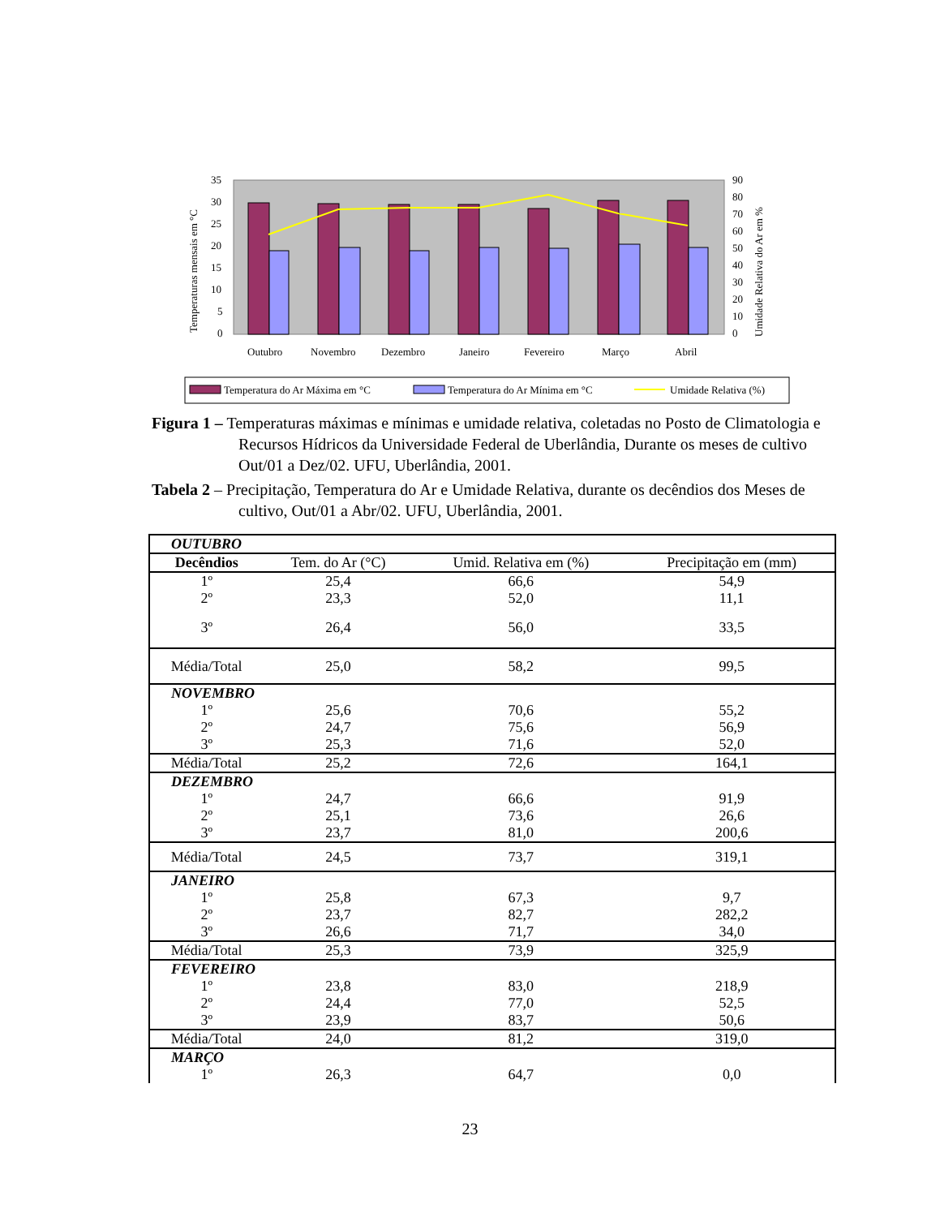35
30
25
20
15
10
5
0
90
80
70
60
50
40
30
20
10
0
Temperaturas mensais em °C
Umidade Relativa do Ar em %
Outubro
Novembro
Dezembro
Janeiro
Fevereiro
Março
Abril
Temperatura do Ar Máxima em °C
Temperatura do Ar Mínima em °C
Umidade Relativa (%)
Figura 1 – Temperaturas máximas e mínimas e umidade relativa, coletadas no Posto de Climatologia e Recursos Hídricos da Universidade Federal de Uberlândia, Durante os meses de cultivo Out/01 a Dez/02. UFU, Uberlândia, 2001.
Tabela 2 – Precipitação, Temperatura do Ar e Umidade Relativa, durante os decêndios dos Meses de cultivo, Out/01 a Abr/02. UFU, Uberlândia, 2001.
| OUTUBRO | | | |
| Decêndios | Tem. do Ar (°C) | Umid. Relativa em (%) | Precipitação em (mm) |
| 1º | 25,4 | 66,6 | 54,9 |
| 2º | 23,3 | 52,0 | 11,1 |
| 3º | 26,4 | 56,0 | 33,5 |
| Média/Total | 25,0 | 58,2 | 99,5 |
| NOVEMBRO | | | |
| 1º | 25,6 | 70,6 | 55,2 |
| 2º | 24,7 | 75,6 | 56,9 |
| 3º | 25,3 | 71,6 | 52,0 |
| Média/Total | 25,2 | 72,6 | 164,1 |
| DEZEMBRO | | | |
| 1º | 24,7 | 66,6 | 91,9 |
| 2º | 25,1 | 73,6 | 26,6 |
| 3º | 23,7 | 81,0 | 200,6 |
| Média/Total | 24,5 | 73,7 | 319,1 |
| JANEIRO | | | |
| 1º | 25,8 | 67,3 | 9,7 |
| 2º | 23,7 | 82,7 | 282,2 |
| 3º | 26,6 | 71,7 | 34,0 |
| Média/Total | 25,3 | 73,9 | 325,9 |
| FEVEREIRO | | | |
| 1º | 23,8 | 83,0 | 218,9 |
| 2º | 24,4 | 77,0 | 52,5 |
| 3º | 23,9 | 83,7 | 50,6 |
| Média/Total | 24,0 | 81,2 | 319,0 |
| MARÇO | | | |
| 1º | 26,3 | 64,7 | 0,0 |
23